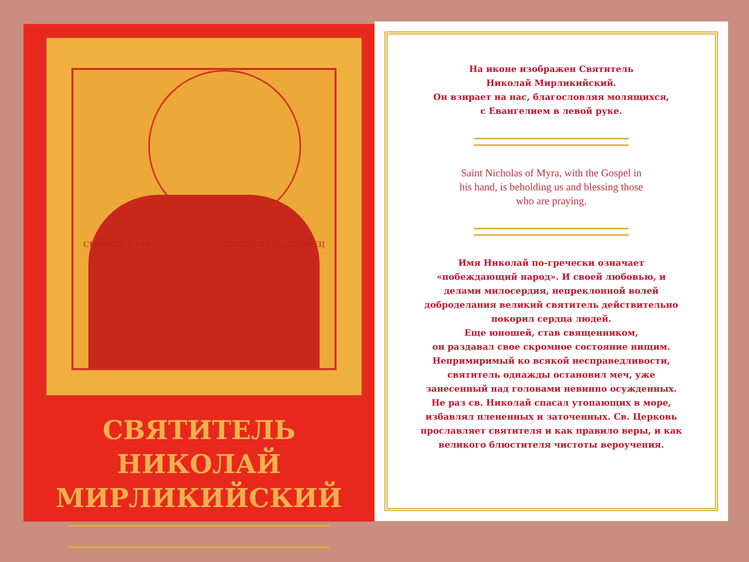СѢНИКОЛАЙ МИР. ЛИКИЙСКИЙ ЧУДОТВОРЕЦ
СВЯТИТЕЛЬ НИКОЛАЙ
МИРЛИКИЙСКИЙ
На иконе изображен Святитель
Николай Мирликийский.
Он взирает на нас, благословляя молящихся,
с Евангелием в левой руке.
Saint Nicholas of Myra, with the Gospel in his hand, is beholding us and blessing those who are praying.
Имя Николай по-гречески означает «побеждающий народ». И своей любовью, и делами милосердия, непреклонной волей доброделания великий святитель действительно покорил сердца людей.
Еще юношей, став священником,
он раздавал свое скромное состояние нищим. Непримиримый ко всякой несправедливости, святитель однажды остановил меч, уже занесенный над головами невинно осужденных. Не раз св. Николай спасал утопающих в море, избавлял плененных и заточенных. Св. Церковь прославляет святителя и как правило веры, и как великого блюстителя чистоты вероучения.